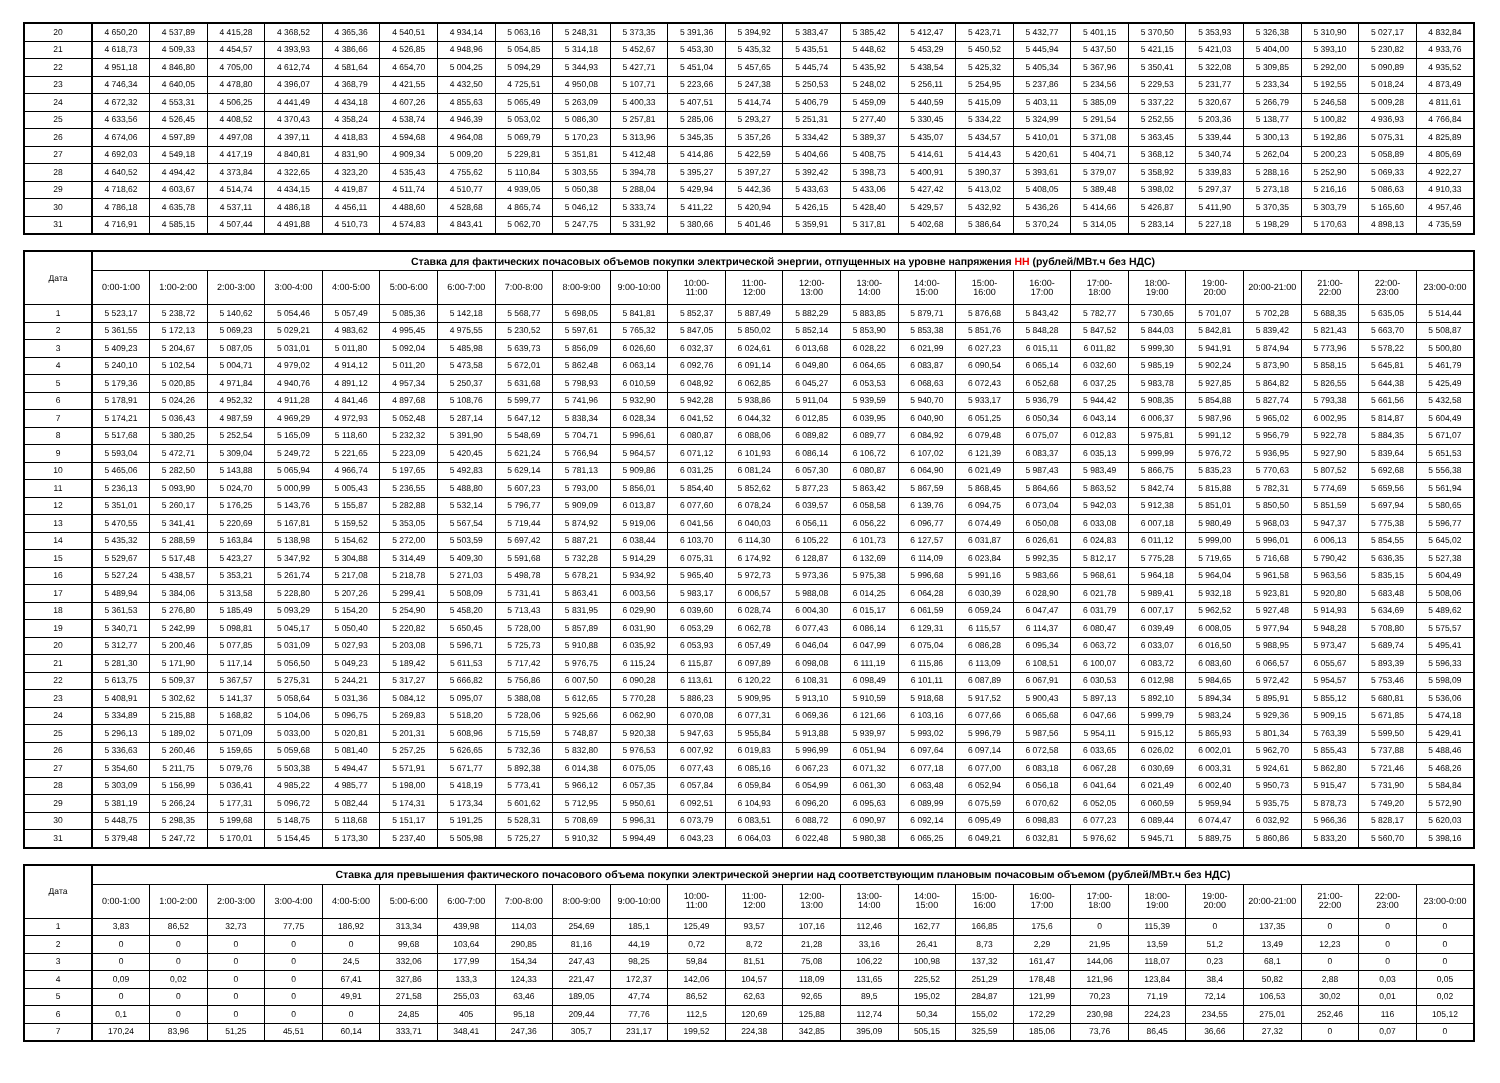| 20 | 4 650,20 | 4 537,89 | 4 415,28 | 4 368,52 | 4 365,36 | 4 540,51 | 4 934,14 | 5 063,16 | 5 248,31 | 5 373,35 | 5 391,36 | 5 394,92 | 5 383,47 | 5 385,42 | 5 412,47 | 5 423,71 | 5 432,77 | 5 401,15 | 5 370,50 | 5 353,93 | 5 326,38 | 5 310,90 | 5 027,17 | 4 832,84 |
| 21 | 4 618,73 | 4 509,33 | 4 454,57 | 4 393,93 | 4 386,66 | 4 526,85 | 4 948,96 | 5 054,85 | 5 314,18 | 5 452,67 | 5 453,30 | 5 435,32 | 5 435,51 | 5 448,62 | 5 453,29 | 5 450,52 | 5 445,94 | 5 437,50 | 5 421,15 | 5 421,03 | 5 404,00 | 5 393,10 | 5 230,82 | 4 933,76 |
| 22 | 4 951,18 | 4 846,80 | 4 705,00 | 4 612,74 | 4 581,64 | 4 654,70 | 5 004,25 | 5 094,29 | 5 344,93 | 5 427,71 | 5 451,04 | 5 457,65 | 5 445,74 | 5 435,92 | 5 438,54 | 5 425,32 | 5 405,34 | 5 367,96 | 5 350,41 | 5 322,08 | 5 309,85 | 5 292,00 | 5 090,89 | 4 935,52 |
| 23 | 4 746,34 | 4 640,05 | 4 478,80 | 4 396,07 | 4 368,79 | 4 421,55 | 4 432,50 | 4 725,51 | 4 950,08 | 5 107,71 | 5 223,66 | 5 247,38 | 5 250,53 | 5 248,02 | 5 256,11 | 5 254,95 | 5 237,86 | 5 234,56 | 5 229,53 | 5 231,77 | 5 233,34 | 5 192,55 | 5 018,24 | 4 873,49 |
| 24 | 4 672,32 | 4 553,31 | 4 506,25 | 4 441,49 | 4 434,18 | 4 607,26 | 4 855,63 | 5 065,49 | 5 263,09 | 5 400,33 | 5 407,51 | 5 414,74 | 5 406,79 | 5 459,09 | 5 440,59 | 5 415,09 | 5 403,11 | 5 385,09 | 5 337,22 | 5 320,67 | 5 266,79 | 5 246,58 | 5 009,28 | 4 811,61 |
| 25 | 4 633,56 | 4 526,45 | 4 408,52 | 4 370,43 | 4 358,24 | 4 538,74 | 4 946,39 | 5 053,02 | 5 086,30 | 5 257,81 | 5 285,06 | 5 293,27 | 5 251,31 | 5 277,40 | 5 330,45 | 5 334,22 | 5 324,99 | 5 291,54 | 5 252,55 | 5 203,36 | 5 138,77 | 5 100,82 | 4 936,93 | 4 766,84 |
| 26 | 4 674,06 | 4 597,89 | 4 497,08 | 4 397,11 | 4 418,83 | 4 594,68 | 4 964,08 | 5 069,79 | 5 170,23 | 5 313,96 | 5 345,35 | 5 357,26 | 5 334,42 | 5 389,37 | 5 435,07 | 5 434,57 | 5 410,01 | 5 371,08 | 5 363,45 | 5 339,44 | 5 300,13 | 5 192,86 | 5 075,31 | 4 825,89 |
| 27 | 4 692,03 | 4 549,18 | 4 417,19 | 4 840,81 | 4 831,90 | 4 909,34 | 5 009,20 | 5 229,81 | 5 351,81 | 5 412,48 | 5 414,86 | 5 422,59 | 5 404,66 | 5 408,75 | 5 414,61 | 5 414,43 | 5 420,61 | 5 404,71 | 5 368,12 | 5 340,74 | 5 262,04 | 5 200,23 | 5 058,89 | 4 805,69 |
| 28 | 4 640,52 | 4 494,42 | 4 373,84 | 4 322,65 | 4 323,20 | 4 535,43 | 4 755,62 | 5 110,84 | 5 303,55 | 5 394,78 | 5 395,27 | 5 397,27 | 5 392,42 | 5 398,73 | 5 400,91 | 5 390,37 | 5 393,61 | 5 379,07 | 5 358,92 | 5 339,83 | 5 288,16 | 5 252,90 | 5 069,33 | 4 922,27 |
| 29 | 4 718,62 | 4 603,67 | 4 514,74 | 4 434,15 | 4 419,87 | 4 511,74 | 4 510,77 | 4 939,05 | 5 050,38 | 5 288,04 | 5 429,94 | 5 442,36 | 5 433,63 | 5 433,06 | 5 427,42 | 5 413,02 | 5 408,05 | 5 389,48 | 5 398,02 | 5 297,37 | 5 273,18 | 5 216,16 | 5 086,63 | 4 910,33 |
| 30 | 4 786,18 | 4 635,78 | 4 537,11 | 4 486,18 | 4 456,11 | 4 488,60 | 4 528,68 | 4 865,74 | 5 046,12 | 5 333,74 | 5 411,22 | 5 420,94 | 5 426,15 | 5 428,40 | 5 429,57 | 5 432,92 | 5 436,26 | 5 414,66 | 5 426,87 | 5 411,90 | 5 370,35 | 5 303,79 | 5 165,60 | 4 957,46 |
| 31 | 4 716,91 | 4 585,15 | 4 507,44 | 4 491,88 | 4 510,73 | 4 574,83 | 4 843,41 | 5 062,70 | 5 247,75 | 5 331,92 | 5 380,66 | 5 401,46 | 5 359,91 | 5 317,81 | 5 402,68 | 5 386,64 | 5 370,24 | 5 314,05 | 5 283,14 | 5 227,18 | 5 198,29 | 5 170,63 | 4 898,13 | 4 735,59 |
| Дата | Ставка для фактических почасовых объемов покупки электрической энергии, отпущенных на уровне напряжения НН (рублей/МВт.ч без НДС) | | | | | | | | | | | | | | | | | | | | | | | |
| --- | --- | --- | --- | --- | --- | --- | --- | --- | --- | --- | --- | --- | --- | --- | --- | --- | --- | --- | --- | --- | --- | --- | --- | --- |
| | 0:00-1:00 | 1:00-2:00 | 2:00-3:00 | 3:00-4:00 | 4:00-5:00 | 5:00-6:00 | 6:00-7:00 | 7:00-8:00 | 8:00-9:00 | 9:00-10:00 | 10:00- 11:00 | 11:00- 12:00 | 12:00- 13:00 | 13:00- 14:00 | 14:00- 15:00 | 15:00- 16:00 | 16:00- 17:00 | 17:00- 18:00 | 18:00- 19:00 | 19:00- 20:00 | 20:00-21:00 | 21:00- 22:00 | 22:00- 23:00 | 23:00-0:00 |
| 1 | 5 523,17 | 5 238,72 | 5 140,62 | 5 054,46 | 5 057,49 | 5 085,36 | 5 142,18 | 5 568,77 | 5 698,05 | 5 841,81 | 5 852,37 | 5 887,49 | 5 882,29 | 5 883,85 | 5 879,71 | 5 876,68 | 5 843,42 | 5 782,77 | 5 730,65 | 5 701,07 | 5 702,28 | 5 688,35 | 5 635,05 | 5 514,44 |
| 2 | 5 361,55 | 5 172,13 | 5 069,23 | 5 029,21 | 4 983,62 | 4 995,45 | 4 975,55 | 5 230,52 | 5 597,61 | 5 765,32 | 5 847,05 | 5 850,02 | 5 852,14 | 5 853,90 | 5 853,38 | 5 851,76 | 5 848,28 | 5 847,52 | 5 844,03 | 5 842,81 | 5 839,42 | 5 821,43 | 5 663,70 | 5 508,87 |
| 3 | 5 409,23 | 5 204,67 | 5 087,05 | 5 031,01 | 5 011,80 | 5 092,04 | 5 485,98 | 5 639,73 | 5 856,09 | 6 026,60 | 6 032,37 | 6 024,61 | 6 013,68 | 6 028,22 | 6 021,99 | 6 027,23 | 6 015,11 | 6 011,82 | 5 999,30 | 5 941,91 | 5 874,94 | 5 773,96 | 5 578,22 | 5 500,80 |
| 4 | 5 240,10 | 5 102,54 | 5 004,71 | 4 979,02 | 4 914,12 | 5 011,20 | 5 473,58 | 5 672,01 | 5 862,48 | 6 063,14 | 6 092,76 | 6 091,14 | 6 049,80 | 6 064,65 | 6 083,87 | 6 090,54 | 6 065,14 | 6 032,60 | 5 985,19 | 5 902,24 | 5 873,90 | 5 858,15 | 5 645,81 | 5 461,79 |
| 5 | 5 179,36 | 5 020,85 | 4 971,84 | 4 940,76 | 4 891,12 | 4 957,34 | 5 250,37 | 5 631,68 | 5 798,93 | 6 010,59 | 6 048,92 | 6 062,85 | 6 045,27 | 6 053,53 | 6 068,63 | 6 072,43 | 6 052,68 | 6 037,25 | 5 983,78 | 5 927,85 | 5 864,82 | 5 826,55 | 5 644,38 | 5 425,49 |
| 6 | 5 178,91 | 5 024,26 | 4 952,32 | 4 911,28 | 4 841,46 | 4 897,68 | 5 108,76 | 5 599,77 | 5 741,96 | 5 932,90 | 5 942,28 | 5 938,86 | 5 911,04 | 5 939,59 | 5 940,70 | 5 933,17 | 5 936,79 | 5 944,42 | 5 908,35 | 5 854,88 | 5 827,74 | 5 793,38 | 5 661,56 | 5 432,58 |
| 7 | 5 174,21 | 5 036,43 | 4 987,59 | 4 969,29 | 4 972,93 | 5 052,48 | 5 287,14 | 5 647,12 | 5 838,34 | 6 028,34 | 6 041,52 | 6 044,32 | 6 012,85 | 6 039,95 | 6 040,90 | 6 051,25 | 6 050,34 | 6 043,14 | 6 006,37 | 5 987,96 | 5 965,02 | 6 002,95 | 5 814,87 | 5 604,49 |
| 8 | 5 517,68 | 5 380,25 | 5 252,54 | 5 165,09 | 5 118,60 | 5 232,32 | 5 391,90 | 5 548,69 | 5 704,71 | 5 996,61 | 6 080,87 | 6 088,06 | 6 089,82 | 6 089,77 | 6 084,92 | 6 079,48 | 6 075,07 | 6 012,83 | 5 975,81 | 5 991,12 | 5 956,79 | 5 922,78 | 5 884,35 | 5 671,07 |
| 9 | 5 593,04 | 5 472,71 | 5 309,04 | 5 249,72 | 5 221,65 | 5 223,09 | 5 420,45 | 5 621,24 | 5 766,94 | 5 964,57 | 6 071,12 | 6 101,93 | 6 086,14 | 6 106,72 | 6 107,02 | 6 121,39 | 6 083,37 | 6 035,13 | 5 999,99 | 5 976,72 | 5 936,95 | 5 927,90 | 5 839,64 | 5 651,53 |
| 10 | 5 465,06 | 5 282,50 | 5 143,88 | 5 065,94 | 4 966,74 | 5 197,65 | 5 492,83 | 5 629,14 | 5 781,13 | 5 909,86 | 6 031,25 | 6 081,24 | 6 057,30 | 6 080,87 | 6 064,90 | 6 021,49 | 5 987,43 | 5 983,49 | 5 866,75 | 5 835,23 | 5 770,63 | 5 807,52 | 5 692,68 | 5 556,38 |
| 11 | 5 236,13 | 5 093,90 | 5 024,70 | 5 000,99 | 5 005,43 | 5 236,55 | 5 488,80 | 5 607,23 | 5 793,00 | 5 856,01 | 5 854,40 | 5 852,62 | 5 877,23 | 5 863,42 | 5 867,59 | 5 868,45 | 5 864,66 | 5 863,52 | 5 842,74 | 5 815,88 | 5 782,31 | 5 774,69 | 5 659,56 | 5 561,94 |
| 12 | 5 351,01 | 5 260,17 | 5 176,25 | 5 143,76 | 5 155,87 | 5 282,88 | 5 532,14 | 5 796,77 | 5 909,09 | 6 013,87 | 6 077,60 | 6 078,24 | 6 039,57 | 6 058,58 | 6 139,76 | 6 094,75 | 6 073,04 | 5 942,03 | 5 912,38 | 5 851,01 | 5 850,50 | 5 851,59 | 5 697,94 | 5 580,65 |
| 13 | 5 470,55 | 5 341,41 | 5 220,69 | 5 167,81 | 5 159,52 | 5 353,05 | 5 567,54 | 5 719,44 | 5 874,92 | 5 919,06 | 6 041,56 | 6 040,03 | 6 056,11 | 6 056,22 | 6 096,77 | 6 074,49 | 6 050,08 | 6 033,08 | 6 007,18 | 5 980,49 | 5 968,03 | 5 947,37 | 5 775,38 | 5 596,77 |
| 14 | 5 435,32 | 5 288,59 | 5 163,84 | 5 138,98 | 5 154,62 | 5 272,00 | 5 503,59 | 5 697,42 | 5 887,21 | 6 038,44 | 6 103,70 | 6 114,30 | 6 105,22 | 6 101,73 | 6 127,57 | 6 031,87 | 6 026,61 | 6 024,83 | 6 011,12 | 5 999,00 | 5 996,01 | 6 006,13 | 5 854,55 | 5 645,02 |
| 15 | 5 529,67 | 5 517,48 | 5 423,27 | 5 347,92 | 5 304,88 | 5 314,49 | 5 409,30 | 5 591,68 | 5 732,28 | 5 914,29 | 6 075,31 | 6 174,92 | 6 128,87 | 6 132,69 | 6 114,09 | 6 023,84 | 5 992,35 | 5 812,17 | 5 775,28 | 5 719,65 | 5 716,68 | 5 790,42 | 5 636,35 | 5 527,38 |
| 16 | 5 527,24 | 5 438,57 | 5 353,21 | 5 261,74 | 5 217,08 | 5 218,78 | 5 271,03 | 5 498,78 | 5 678,21 | 5 934,92 | 5 965,40 | 5 972,73 | 5 973,36 | 5 975,38 | 5 996,68 | 5 991,16 | 5 983,66 | 5 968,61 | 5 964,18 | 5 964,04 | 5 961,58 | 5 963,56 | 5 835,15 | 5 604,49 |
| 17 | 5 489,94 | 5 384,06 | 5 313,58 | 5 228,80 | 5 207,26 | 5 299,41 | 5 508,09 | 5 731,41 | 5 863,41 | 6 003,56 | 5 983,17 | 6 006,57 | 5 988,08 | 6 014,25 | 6 064,28 | 6 030,39 | 6 028,90 | 6 021,78 | 5 989,41 | 5 932,18 | 5 923,81 | 5 920,80 | 5 683,48 | 5 508,06 |
| 18 | 5 361,53 | 5 276,80 | 5 185,49 | 5 093,29 | 5 154,20 | 5 254,90 | 5 458,20 | 5 713,43 | 5 831,95 | 6 029,90 | 6 039,60 | 6 028,74 | 6 004,30 | 6 015,17 | 6 061,59 | 6 059,24 | 6 047,47 | 6 031,79 | 6 007,17 | 5 962,52 | 5 927,48 | 5 914,93 | 5 634,69 | 5 489,62 |
| 19 | 5 340,71 | 5 242,99 | 5 098,81 | 5 045,17 | 5 050,40 | 5 220,82 | 5 650,45 | 5 728,00 | 5 857,89 | 6 031,90 | 6 053,29 | 6 062,78 | 6 077,43 | 6 086,14 | 6 129,31 | 6 115,57 | 6 114,37 | 6 080,47 | 6 039,49 | 6 008,05 | 5 977,94 | 5 948,28 | 5 708,80 | 5 575,57 |
| 20 | 5 312,77 | 5 200,46 | 5 077,85 | 5 031,09 | 5 027,93 | 5 203,08 | 5 596,71 | 5 725,73 | 5 910,88 | 6 035,92 | 6 053,93 | 6 057,49 | 6 046,04 | 6 047,99 | 6 075,04 | 6 086,28 | 6 095,34 | 6 063,72 | 6 033,07 | 6 016,50 | 5 988,95 | 5 973,47 | 5 689,74 | 5 495,41 |
| 21 | 5 281,30 | 5 171,90 | 5 117,14 | 5 056,50 | 5 049,23 | 5 189,42 | 5 611,53 | 5 717,42 | 5 976,75 | 6 115,24 | 6 115,87 | 6 097,89 | 6 098,08 | 6 111,19 | 6 115,86 | 6 113,09 | 6 108,51 | 6 100,07 | 6 083,72 | 6 083,60 | 6 066,57 | 6 055,67 | 5 893,39 | 5 596,33 |
| 22 | 5 613,75 | 5 509,37 | 5 367,57 | 5 275,31 | 5 244,21 | 5 317,27 | 5 666,82 | 5 756,86 | 6 007,50 | 6 090,28 | 6 113,61 | 6 120,22 | 6 108,31 | 6 098,49 | 6 101,11 | 6 087,89 | 6 067,91 | 6 030,53 | 6 012,98 | 5 984,65 | 5 972,42 | 5 954,57 | 5 753,46 | 5 598,09 |
| 23 | 5 408,91 | 5 302,62 | 5 141,37 | 5 058,64 | 5 031,36 | 5 084,12 | 5 095,07 | 5 388,08 | 5 612,65 | 5 770,28 | 5 886,23 | 5 909,95 | 5 913,10 | 5 910,59 | 5 918,68 | 5 917,52 | 5 900,43 | 5 897,13 | 5 892,10 | 5 894,34 | 5 895,91 | 5 855,12 | 5 680,81 | 5 536,06 |
| 24 | 5 334,89 | 5 215,88 | 5 168,82 | 5 104,06 | 5 096,75 | 5 269,83 | 5 518,20 | 5 728,06 | 5 925,66 | 6 062,90 | 6 070,08 | 6 077,31 | 6 069,36 | 6 121,66 | 6 103,16 | 6 077,66 | 6 065,68 | 6 047,66 | 5 999,79 | 5 983,24 | 5 929,36 | 5 909,15 | 5 671,85 | 5 474,18 |
| 25 | 5 296,13 | 5 189,02 | 5 071,09 | 5 033,00 | 5 020,81 | 5 201,31 | 5 608,96 | 5 715,59 | 5 748,87 | 5 920,38 | 5 947,63 | 5 955,84 | 5 913,88 | 5 939,97 | 5 993,02 | 5 996,79 | 5 987,56 | 5 954,11 | 5 915,12 | 5 865,93 | 5 801,34 | 5 763,39 | 5 599,50 | 5 429,41 |
| 26 | 5 336,63 | 5 260,46 | 5 159,65 | 5 059,68 | 5 081,40 | 5 257,25 | 5 626,65 | 5 732,36 | 5 832,80 | 5 976,53 | 6 007,92 | 6 019,83 | 5 996,99 | 6 051,94 | 6 097,64 | 6 097,14 | 6 072,58 | 6 033,65 | 6 026,02 | 6 002,01 | 5 962,70 | 5 855,43 | 5 737,88 | 5 488,46 |
| 27 | 5 354,60 | 5 211,75 | 5 079,76 | 5 503,38 | 5 494,47 | 5 571,91 | 5 671,77 | 5 892,38 | 6 014,38 | 6 075,05 | 6 077,43 | 6 085,16 | 6 067,23 | 6 071,32 | 6 077,18 | 6 077,00 | 6 083,18 | 6 067,28 | 6 030,69 | 6 003,31 | 5 924,61 | 5 862,80 | 5 721,46 | 5 468,26 |
| 28 | 5 303,09 | 5 156,99 | 5 036,41 | 4 985,22 | 4 985,77 | 5 198,00 | 5 418,19 | 5 773,41 | 5 966,12 | 6 057,35 | 6 057,84 | 6 059,84 | 6 054,99 | 6 061,30 | 6 063,48 | 6 052,94 | 6 056,18 | 6 041,64 | 6 021,49 | 6 002,40 | 5 950,73 | 5 915,47 | 5 731,90 | 5 584,84 |
| 29 | 5 381,19 | 5 266,24 | 5 177,31 | 5 096,72 | 5 082,44 | 5 174,31 | 5 173,34 | 5 601,62 | 5 712,95 | 5 950,61 | 6 092,51 | 6 104,93 | 6 096,20 | 6 095,63 | 6 089,99 | 6 075,59 | 6 070,62 | 6 052,05 | 6 060,59 | 5 959,94 | 5 935,75 | 5 878,73 | 5 749,20 | 5 572,90 |
| 30 | 5 448,75 | 5 298,35 | 5 199,68 | 5 148,75 | 5 118,68 | 5 151,17 | 5 191,25 | 5 528,31 | 5 708,69 | 5 996,31 | 6 073,79 | 6 083,51 | 6 088,72 | 6 090,97 | 6 092,14 | 6 095,49 | 6 098,83 | 6 077,23 | 6 089,44 | 6 074,47 | 6 032,92 | 5 966,36 | 5 828,17 | 5 620,03 |
| 31 | 5 379,48 | 5 247,72 | 5 170,01 | 5 154,45 | 5 173,30 | 5 237,40 | 5 505,98 | 5 725,27 | 5 910,32 | 5 994,49 | 6 043,23 | 6 064,03 | 6 022,48 | 5 980,38 | 6 065,25 | 6 049,21 | 6 032,81 | 5 976,62 | 5 945,71 | 5 889,75 | 5 860,86 | 5 833,20 | 5 560,70 | 5 398,16 |
| Дата | Ставка для превышения фактического почасового объема покупки электрической энергии над соответствующим плановым почасовым объемом (рублей/МВт.ч без НДС) | | | | | | | | | | | | | | | | | | | | | | | |
| --- | --- | --- | --- | --- | --- | --- | --- | --- | --- | --- | --- | --- | --- | --- | --- | --- | --- | --- | --- | --- | --- | --- | --- | --- |
| | 0:00-1:00 | 1:00-2:00 | 2:00-3:00 | 3:00-4:00 | 4:00-5:00 | 5:00-6:00 | 6:00-7:00 | 7:00-8:00 | 8:00-9:00 | 9:00-10:00 | 10:00- 11:00 | 11:00- 12:00 | 12:00- 13:00 | 13:00- 14:00 | 14:00- 15:00 | 15:00- 16:00 | 16:00- 17:00 | 17:00- 18:00 | 18:00- 19:00 | 19:00- 20:00 | 20:00-21:00 | 21:00- 22:00 | 22:00- 23:00 | 23:00-0:00 |
| 1 | 3,83 | 86,52 | 32,73 | 77,75 | 186,92 | 313,34 | 439,98 | 114,03 | 254,69 | 185,1 | 125,49 | 93,57 | 107,16 | 112,46 | 162,77 | 166,85 | 175,6 | 0 | 115,39 | 0 | 137,35 | 0 | 0 | 0 |
| 2 | 0 | 0 | 0 | 0 | 0 | 99,68 | 103,64 | 290,85 | 81,16 | 44,19 | 0,72 | 8,72 | 21,28 | 33,16 | 26,41 | 8,73 | 2,29 | 21,95 | 13,59 | 51,2 | 13,49 | 12,23 | 0 | 0 |
| 3 | 0 | 0 | 0 | 0 | 24,5 | 332,06 | 177,99 | 154,34 | 247,43 | 98,25 | 59,84 | 81,51 | 75,08 | 106,22 | 100,98 | 137,32 | 161,47 | 144,06 | 118,07 | 0,23 | 68,1 | 0 | 0 | 0 |
| 4 | 0,09 | 0,02 | 0 | 0 | 67,41 | 327,86 | 133,3 | 124,33 | 221,47 | 172,37 | 142,06 | 104,57 | 118,09 | 131,65 | 225,52 | 251,29 | 178,48 | 121,96 | 123,84 | 38,4 | 50,82 | 2,88 | 0,03 | 0,05 |
| 5 | 0 | 0 | 0 | 0 | 49,91 | 271,58 | 255,03 | 63,46 | 189,05 | 47,74 | 86,52 | 62,63 | 92,65 | 89,5 | 195,02 | 284,87 | 121,99 | 70,23 | 71,19 | 72,14 | 106,53 | 30,02 | 0,01 | 0,02 |
| 6 | 0,1 | 0 | 0 | 0 | 0 | 24,85 | 405 | 95,18 | 209,44 | 77,76 | 112,5 | 120,69 | 125,88 | 112,74 | 50,34 | 155,02 | 172,29 | 230,98 | 224,23 | 234,55 | 275,01 | 252,46 | 116 | 105,12 |
| 7 | 170,24 | 83,96 | 51,25 | 45,51 | 60,14 | 333,71 | 348,41 | 247,36 | 305,7 | 231,17 | 199,52 | 224,38 | 342,85 | 395,09 | 505,15 | 325,59 | 185,06 | 73,76 | 86,45 | 36,66 | 27,32 | 0 | 0,07 | 0 |